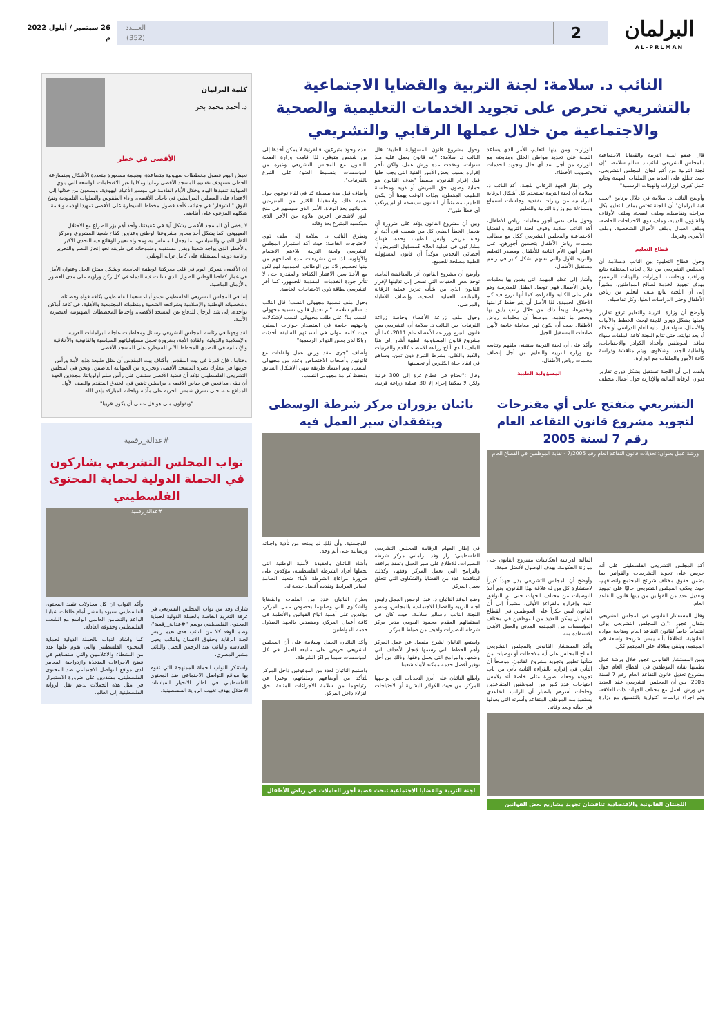البرلمان
AL-PRLMAN
2 العـــدد
(352)
26 سبتمبر / أيلول 2022 م
النائب د. سلامة: لجنة التربية والقضايا الاجتماعية بالتشريعي تحرص على تجويد الخدمات التعليمية والصحية والاجتماعية من خلال عملها الرقابي والتشريعي
قال عضو لجنة التربية والقضايا الاجتماعية بالمجلس التشريعي النائب د. سالم سلامة، :"إن لجنة التربية من أكبر لجان المجلس التشريعي، حيث تطلع على العديد من الملفات المهمة وتتابع عمل كبرى الوزارات والهيئات الرسمية".
وأوضح النائب د. سلامة في خلال برنامج "تحت قبة البرلمان" أن اللجنة تختص بملف التعليم بكل مراحله وتفاصيله، وملف الصحة، وملف الأوقاف والشؤون الدينية، وملف ذوي الاحتياجات الخاصة، وملف العمال وملف الأحوال الشخصية، وملف الأسرى وغيرها.
قطاع التعليم
وحول قطاع التعليم: بين النائب د.سلامة أن المجلس التشريعي من خلال لجانه المختلفة يتابع ويراقب ويحاسب الوزارات والهيئات الرسمية بهدف تجويد الخدمة لصالح المواطنين، مشيراً إلى أن اللجنة تتابع ملف التعليم من رياض الأطفال وحتى الدراسات العليا، وكل تفاصيله.
وأوضح أن وزارة التربية والتعليم ترفع تقارير عملها بشكل دوري للجنة لبحث الخطط والآليات والأعمال، سواء قبل بداية العام الدراسي أو خلاله أو بعد نهايته، حتى تتابع اللجنة كافة الملفات سواء تعاقد الموظفين وأعداد الكوادر والاحتياجات، والطلبة الجدد، وشكاوى، ويتم مناقشة ودراسة كافة الأمور والملفات مع الوزارة.
ولفت إلى أن اللجنة تستقبل بشكل دوري تقارير ديوان الرقابة المالية والإدارية حول أعمال مختلف الوزارات ومن بينها التعليم، الأمر الذي يساعد اللجنة على تحديد مواطن الخلل ومتابعته مع الوزارة من أجل سد أي خلل وتجويد الخدمات وتصويب الأخطاء.
وفي إطار الجهد الرقابي للجنة، أكد النائب د. سلامة أن لجنة التربية تستخدم كل أشكال الرقابة البرلمانية من زيارات تفقدية وجلسات استماع ومساءلة مع وزارة التربية والتعليم.
وحول ملف تدني أجور معلمات رياض الأطفال، أكد النائب سلامة وقوف لجنة التربية والقضايا الاجتماعية والمجلس التشريعي ككل مع مطالب معلمات رياض الأطفال بتحسين أجورهن، على اعتبار أنهن الأم الثانية للأطفال ومصدر التعليم والتربية الأول والتي تسهم بشكل كبير في رسم مستقبل الأطفال.
وأشار إلى عظم المهمة التي يقمن بها معلمات رياض الأطفال فهي توصل الطفل للمدرسة وهو قادر على الكتابة والقراءة، كما أنها تزرع فيه كل الأخلاق الحميدة، لذا الأصل أن يتم حفظ كرامتها وتقديرها، ويبدأ ذلك من خلال راتب يليق بها وبحجم ما تقدمه، موضحاً أن معلمات رياض الأطفال يجب أن يكون لهن معاملة خاصة لأنهن صانعات المستقبل للجيل.
وأكد على أن لجنة التربية ستتبنى ملفهم وتتابعه مع وزارة التربية والتعليم من أجل إنصاف معلمات رياض الأطفال.
المسؤولية الطبية
وحول مشروع قانون المسؤولية الطبية: قال النائب د. سلامة: "إنه قانون يعمل عليه منذ سنوات، وعقدت عدة ورش عمل، ولكن تأخر إقراره بسبب بعض الأمور الفنية التي يجب حلها قبل إقرار القانون، مضيفاً "هدف القانون هو حماية وصون حق المريض أو ذويه ومحاسبة الطبيب المخطئ، وبذات الوقت يهمنا أن يكون الطبيب مطمئناً أن القانون سينصفه لو لم يرتكب أي خطأ طبي".
وبين أن مشروع القانون يؤكد على ضرورة أن يتحمل الخطأ الطبي كل من يتسبب في أذية أو وفاة مريض وليس الطبيب وحده، فهناك مشاركون في عملية العلاج كمسؤول التمريض أو أخصائي التخدير، مؤكداً أن قانون المسؤولية الطبية مصلحة للجميع.
وأوضح أن مشروع القانون أقر بالمناقشة العامة، توجد بعض العقبات التي نسعى إلى تذليلها لإقرار القانون الذي من شأنه تعزيز عملية الرقابة والمتابعة للعملية الصحية، وإنصاف الأطباء والمرضى.
وحول ملف زراعة الأعضاء وخاصة زراعة القرنيات؛ بين النائب د. سلامة أن التشريعي سن قانون للتبرع وزراعة الأعضاء عام 2011، كما أن مشروع قانون المسؤولية الطبية أشار إلى هذا الملف، الذي أتاح زراعة الأعضاء كالدم والقرنيات والكبد والكلي، بشرط التبرع دون ثمن، وساهم في انقاذ حياة الكثيرين أو تحسينها.
وقال :"نحتاج في قطاع غزة إلى 300 قرنية ولكن لا يمكننا إجراء إلا 30 عملية زراعة قرنية، لعدم وجود متبرعين، فالقرنية لا يمكن أخذها إلى من شخص متوفي، لذا قامت وزارة الصحة بالتعاون مع المجلس التشريعي وغيره من المؤسسات بتسليط الضوء على التبرع بالقرنيات".
وأضاف قبل مدة بسيطة كنا في لقاء توعوي حول أهمية ذلك واستقبلنا الكثير من المتبرعين بقرنياتهم بعد الوفاة، الأمر الذي سيسهم في منح النور لأشخاص آخرين علاوة عن الأجر الذي سيكسبه المتبرع بعد وفاته.
وتطرق النائب د. سلامة إلى ملف ذوي الاحتياجات الخاصة؛ حيث أكد استمرار المجلس التشريعي ولجنة التربية ايلاءهم الاهتمام والأولوية، لذا سن تشريعات عدة لصالحهم من بينها تخصيص 5٪ من الوظائف العمومية لهم لكن مع الأخذ بعين الاعتبار الكفاءة والمقدرة حتى لا تتأثر جودة الخدمات المقدمة للجمهور، كما أقر التشريعي بطاقة ذوي الاحتياجات الخاصة.
وحول ملف تسمية مجهولي النسب؛ قال النائب د. سالم سلامة: "تم تعديل قانون تسمية مجهولي النسب بناءً على طلب مجهولي النسب لإشكالات واجهتهم خاصة في استصدار جوازات السفر، حيث كلمة مولى في أسمائهم السابقة أحدثت ارباكا لدى بعض الدوائر الرسمية".
وأضاف "جرى عقد ورش عمل ولقاءات مع قانونيين وأصحاب الاختصاص وعدد من مجهولي النسب، وتم اعتماد طريقة تنهي الاشكال السابق وتحفظ كرامة مجهولي النسب.
التشريعي منفتح على أي مقترحات لتجويد مشروع قانون التقاعد العام رقم 7 لسنة 2005
ورشة عمل بعنوان: تعديلات قانون التقاعد العام رقم 7/2005 - نقابة الموظفين في القطاع العام
أكد المجلس التشريعي الفلسطيني على أنه حريص على تجويد التشريعات والقوانين بما يضمن حقوق مختلف شرائح المجتمع وانصافهم، حيث يعكف المجلس التشريعي حاليًا على تجويد وتعديل عدد من القوانين من بينها قانون التقاعد العام.
وقال المستشار القانوني في المجلس التشريعي متقال عجور :"إن المجلس التشريعي يولي اهتماماً خاصاً لقانون التقاعد العام ومتابعة مواده القانونية، انطلاقاً بأنه يمس شريحة واسعة في المجتمع، ويلقي بظلاله على المجتمع ككل.
وبين المستشار القانوني عجور خلال ورشة عمل نظمتها نقابة الموظفين في القطاع العام حول مشروع تعديل قانون التقاعد العام رقم 7 لسنة 2005، بين أن المجلس التشريعي عقد العديد من ورش العمل مع مختلف الجهات ذات العلاقة، وتم اجراء دراسات اكتوارية بالتنسيق مع وزارة المالية لدراسة انعكاسات مشروع القانون على موازنة الحكومة، بهدف الوصول لأفضل صيغة.
وأوضح أن المجلس التشريعي بذل جهداً كبيراً لاستشارة كل من له علاقة بهذا القانون، وتم أخذ التوصيات من مختلف الجهات حتى تم التوافق عليه وإقراره بالقراءة الأولى، مشيراً إلى أن القانون ليس حكراً على الموظفين في القطاع العام بل يمكن للعديد من الموظفين في مختلف المؤسسات من المجتمع المدني والعمل الأهلي الاستفادة منه.
وأكد المستشار القانوني بالمجلس التشريعي انفتاح المجلس على أية ملاحظات أو توصيات من شأنها تطوير وتجويد مشروع القانون، موضحاً أن التأني في إقراره بالقراءة الثانية يأتي من باب تجويده وجعله بصورة مثلى خاصة أنه يلامس احتياجات عدد كبير من الموظفين المتقاعدين وحاجات أسرهم باعتبار أن الراتب التقاعدي يستفيد منه الموظف المتقاعد وأسرته التي يعولها في حياته وبعد وفاته.
اللجنتان القانونية والاقتصادية تناقشان تجويد مشاريع بعض القوانين
نائبان يزوران مركز شرطة الوسطى ويتفقدان سير العمل فيه
في إطار المهام الرقابية للمجلس التشريعي الفلسطيني؛ زار وفد برلماني مركز شرطة النصيرات، للاطلاع على سير العمل وتفقد مرافقه والبرامج التي يعمل المركز وفقها، وكذلك لمناقشة عدد من القضايا والشكاوى التي تتعلق بعمل المركز.
وضم الوفد النائبان د. عبد الرحمن الجمل رئيس لجنة التربية والقضايا الاجتماعية بالمجلس، وعضو اللجنة النائب د.سالم سلامة، حيث كان في استقبالهم المقدم محمود البيومي مدير مركز شرطة النصيرات ولفيف من ضباط المركز.
واستمع النائبان لشرح مفصل عن عمل المركز وأهم الخطط التي رسمها لإنجاز الأهداف التي وضعها، والبرامج التي يعمل وفقها، وذلك من أجل توفير أفضل خدمة ممكنة لأبناء شعبنا.
واطلع النائبان على أبرز التحديات التي يواجهها المركز، من حيث الكوادر البشرية أو الاحتياجات اللوجستية، وأن ذلك لم يمنعه من تأدية واجباته ورسالته على أتم وجه.
وأشاد النائبان بالعقيدة الأمنية الوطنية التي يحملها أفراد الشرطة الفلسطينية، مؤكدين على ضرورة مراعاة الشرطة لأبناء شعبنا الصامد الصابر المرابط وتقديم أفضل خدمة له.
وطرح النائبان عدد من الملفات والقضايا والشكاوى التي وصلتهما بخصوص عمل المركز، مؤكدين على أهمية اتباع القوانين والأنظمة في كافة أعمال المركز، ومشيدين بالجهد المبذول خدمة للمواطنين.
وأكد النائبان الجمل وسلامة على أن المجلس التشريعي حريص على متابعة العمل في كل المؤسسات سيما مراكز الشرطة.
واستمع النائبان لعدد من الموقوفين داخل المركز للتأكد من أوضاعهم وملفاتهم، وعبرا عن ارتياحهما من سلامة الاجراءات المتبعة بحق النزلاء داخل المركز.
لجنة التربية والقضايا الاجتماعية تبحث قضية أجور العاملات في رياض الأطفال
كلمة البرلمان
د. أحمد محمد بحر
الأقصى في خطر
نعيش اليوم فصول مخططات صهيونية متصاعدة، وهجمة مسعورة متعددة الأشكال ومتسارعة الخطى تستهدف تقسيم المسجد الأقصى زمانيا ومكانيا عبر الاقتحامات الواسعة التي ينوي الصهاينة تنفيذها اليوم وخلال الأيام القادمة في موسم الأعياد اليهودية، ويسعون من خلالها إلى الاعتداء على المصلين المرابطين في باحات الأقصى، وأداء الطقوس والصلوات التلمودية ونفخ البوق "الشوفار" في جنباته، كأحد فصول مخطط السيطرة على الأقصى تمهيدا لهدمه وإقامة هيكلهم المزعوم على أنقاضه.
لا يخفى أن المسجد الأقصى يشكل آية في عقيدتنا، وأحد أهم بؤر الصراع مع الاحتلال الصهيوني، كما يشكل أحد محاور مشروعنا الوطني وعناوين كفاح شعبنا المشروع، ومركز الثقل الديني والسياسي، بما يجعل المساس به ومحاولة تغيير الوقائع فيه التحدي الأكبر والأخطر الذي يواجه شعبنا ويقرر مستقبله وطموحاته في طريقه نحو إنجاز النصر والتحرير وإقامة دولته المستقلة على كامل ترابه الوطني.
إن الأقصى يتمركز اليوم في قلب معركتنا الوطنية الجامعة، ويشكل مفتاح الحل وعنوان الأمل في غمار كفاحنا الوطني الطويل الذي سالت فيه الدماء في كل ركن وزاوية على مدى العصور والأزمان الماضية.
إننا في المجلس التشريعي الفلسطيني ندعو أبناء شعبنا الفلسطيني بكافة قواه وفصائله وشخصياته الوطنية والإسلامية وشرائحه الشعبية ومنظماته المجتمعية والأهلية، في كافة أماكن تواجده، إلى شد الرحال للدفاع عن المسجد الأقصى، وإحباط المخططات الصهيونية العنصرية الآثمة.
لقد وجهنا في رئاسة المجلس التشريعي رسائل ومخاطبات عاجلة للبرلمانات العربية والإسلامية والدولية، ولقادة الأمة، بضرورة تحمل مسؤولياتهم السياسية والقانونية والأخلاقية والإنسانية في التصدي للمخطط الآثم للسيطرة على المسجد الأقصى.
وختاما.. فإن قدرنا في بيت المقدس وأكناف بيت المقدس أن نظل طليعة هذه الأمة ورأس حربتها في معارك نصرة المسجد الأقصى وتحريره من الصهاينة الغاصبين، ونحن في المجلس التشريعي الفلسطيني نؤكد أن قضية الأقصى ستبقى على رأس سلم أولوياتنا، مجددين العهد أن نبقى مدافعين عن حياض الأقصى، مرابطين ثابتين في الخندق المتقدم والصف الأول المدافع عنه، حتى تشرق شمس الحرية على مآذنه وباحاته المباركة بإذن الله.
"ويقولون متى هو قل عسى أن يكون قريبا"
#عدالة_رقمية
نواب المجلس التشريعي يشاركون في الحملة الدولية لحماية المحتوى الفلسطيني
#عدالة_رقمية
شارك وفد من نواب المجلس التشريعي في غرفة التغريد الخاصة بالحملة الدولية لحماية المحتوى الفلسطيني بوسم "#عدالة_رقمية"، وضم الوفد كلا من النائب هدى نعيم رئيس لجنة الرقابة وحقوق الانسان والنائب يحيى العبادسة والنائب عبد الرحمن الجمل والنائب مشير المصري.
واستنكر النواب الحملة الممنهجة التي تقوم بها مواقع التواصل الاجتماعي ضد المحتوى الفلسطيني في اطار الانحياز لسياسات الاحتلال بهدف تغييب الرواية الفلسطينية.
وأكد النواب ان كل محاولات تقييد المحتوى الفلسطيني ستبوء بالفشل أمام طاقات شبابنا الواعد والتضامن العالمي الواسع مع الشعب الفلسطيني وحقوقه العادلة.
كما واشاد النواب بالحملة الدولية لحماية المحتوى الفلسطيني والتي يقوم عليها عدد من النشطاء والاعلاميين والتي ستساهم في فضح الاجراءات المتخذة وازدواجية المعايير لدى مواقع التواصل الاجتماعي ضد المحتوى الفلسطيني، مشددين على ضرورة الاستمرار في مثل هذه الحملات لدعم نقل الرواية الفلسطينية إلى العالم.